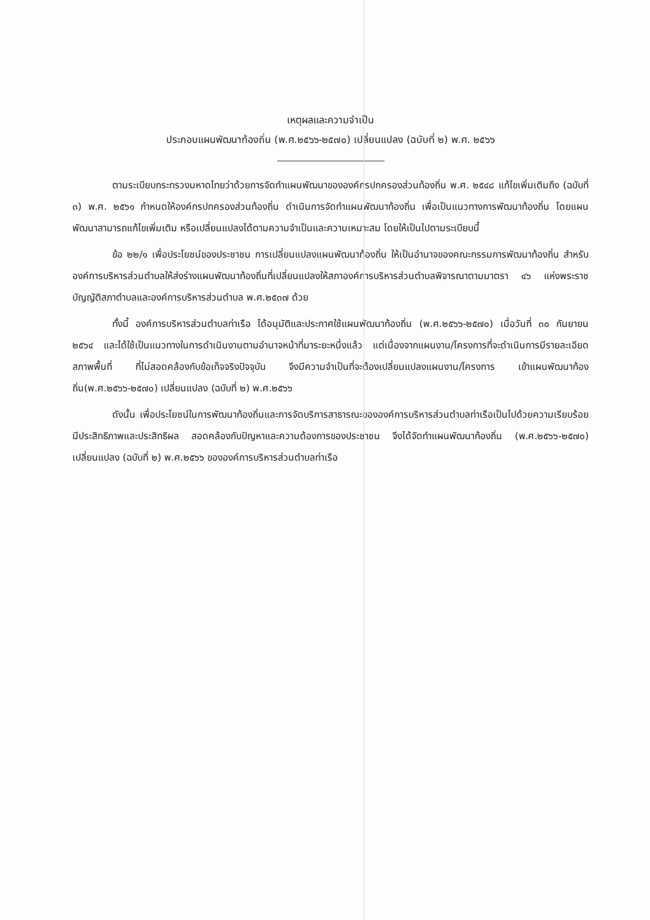เหตุผลและความจำเป็น
ประกอบแผนพัฒนาท้องถิ่น (พ.ศ.๒๕๖๖-๒๕๗๐) เปลี่ยนแปลง (ฉบับที่ ๒) พ.ศ. ๒๕๖๖
ตามระเบียบกระทรวงมหาดไทยว่าด้วยการจัดทำแผนพัฒนาขององค์กรปกครองส่วนท้องถิ่น พ.ศ. ๒๕๔๘ แก้ไขเพิ่มเติมถึง (ฉบับที่ ๓) พ.ศ. ๒๕๖๑ กำหนดให้องค์กรปกครองส่วนท้องถิ่น ดำเนินการจัดทำแผนพัฒนาท้องถิ่น เพื่อเป็นแนวทางการพัฒนาท้องถิ่น โดยแผนพัฒนาสามารถแก้ไขเพิ่มเติม หรือเปลี่ยนแปลงได้ตามความจำเป็นและความเหมาะสม โดยให้เป็นไปตามระเบียบนี้
ข้อ ๒๒/๑ เพื่อประโยชน์ของประชาชน การเปลี่ยนแปลงแผนพัฒนาท้องถิ่น ให้เป็นอำนาจของคณะกรรมการพัฒนาท้องถิ่น สำหรับองค์การบริหารส่วนตำบลให้ส่งร่างแผนพัฒนาท้องถิ่นที่เปลี่ยนแปลงให้สภาองค์การบริหารส่วนตำบลพิจารณาตามมาตรา ๔๖ แห่งพระราชบัญญัติสภาตำบลและองค์การบริหารส่วนตำบล พ.ศ.๒๕๓๗ ด้วย
ทั้งนี้ องค์การบริหารส่วนตำบลท่าเรือ ได้อนุมัติและประกาศใช้แผนพัฒนาท้องถิ่น (พ.ศ.๒๕๖๖-๒๕๗๐) เมื่อวันที่ ๓๐ กันยายน ๒๕๖๔ และได้ใช้เป็นแนวทางในการดำเนินงานตามอำนาจหน้าที่มาระยะหนึ่งแล้ว แต่เนื่องจากแผนงาน/โครงการที่จะดำเนินการมีรายละเอียด สภาพพื้นที่ ที่ไม่สอดคล้องกับข้อเท็จจริงปัจจุบัน จึงมีความจำเป็นที่จะต้องเปลี่ยนแปลงแผนงาน/โครงการ เข้าแผนพัฒนาท้องถิ่น(พ.ศ.๒๕๖๖-๒๕๗๐) เปลี่ยนแปลง (ฉบับที่ ๒) พ.ศ.๒๕๖๖
ดังนั้น เพื่อประโยชน์ในการพัฒนาท้องถิ่นและการจัดบริการสาธารณะขององค์การบริหารส่วนตำบลท่าเรือเป็นไปด้วยความเรียบร้อย มีประสิทธิภาพและประสิทธิผล สอดคล้องกับปัญหาและความต้องการของประชาชน จึงได้จัดทำแผนพัฒนาท้องถิ่น (พ.ศ.๒๕๖๖-๒๕๗๐) เปลี่ยนแปลง (ฉบับที่ ๒) พ.ศ.๒๕๖๖ ขององค์การบริหารส่วนตำบลท่าเรือ